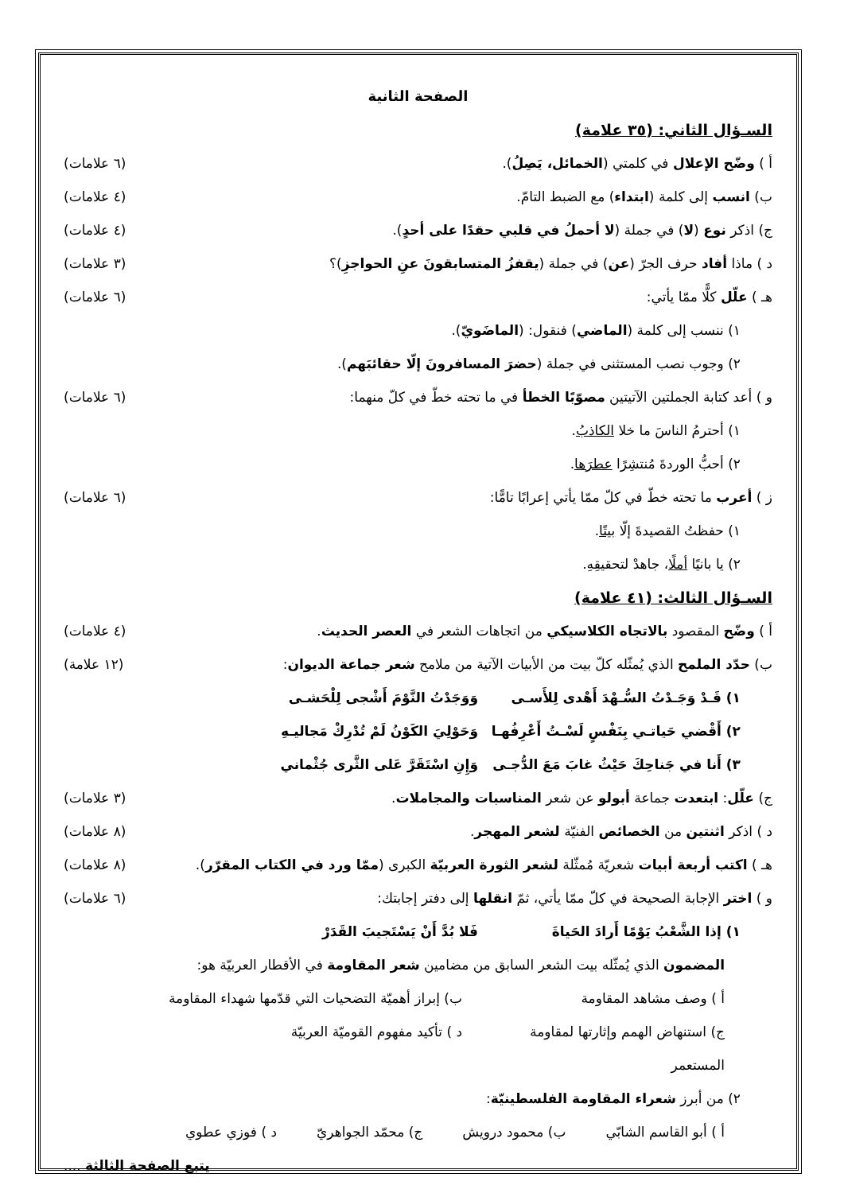الصفحة الثانية
السـؤال الثاني: (٣٥ علامة)
أ ) وضّح الإعلال في كلمتي (الخمائل، يَصِلُ). (٦ علامات)
ب) انسب إلى كلمة (ابتداء) مع الضبط التامّ. (٤ علامات)
ج) اذكر نوع (لا) في جملة (لا أحملُ في قلبي حقدًا على أحدٍ). (٤ علامات)
د ) ماذا أفاد حرف الجرّ (عن) في جملة (يقفزُ المتسابقونَ عنِ الحواجزِ)؟ (٣ علامات)
هـ ) علّل كلًّا ممّا يأتي: (٦ علامات)
١) ننسب إلى كلمة (الماضي) فنقول: (الماضَويّ).
٢) وجوب نصب المستثنى في جملة (حضرَ المسافرونَ إلّا حقائبَهم).
و ) أعد كتابة الجملتين الآتيتين مصوّبًا الخطأ في ما تحته خطّ في كلّ منهما: (٦ علامات)
١) أحترمُ الناسَ ما خلا الكاذبُ.
٢) أحبُّ الوردةَ مُنتشِرًا عطرَها.
ز ) أعرب ما تحته خطّ في كلّ ممّا يأتي إعرابًا تامًّا: (٦ علامات)
١) حفظتُ القصيدةَ إلّا بيتًا.
٢) يا بانيًا أملًا، جاهدْ لتحقيقِهِ.
السـؤال الثالث: (٤١ علامة)
أ ) وضّح المقصود بالاتجاه الكلاسيكي من اتجاهات الشعر في العصر الحديث. (٤ علامات)
ب) حدّد الملمح الذي يُمثّله كلّ بيت من الأبيات الآتية من ملامح شعر جماعة الديوان: (١٢ علامة)
١) قَـدْ وَجَـدْتُ السُّـهْدَ أَهْدى لِلأَسـى وَوَجَدْتُ النَّوْمَ أَشْجى لِلْحَشـى
٢) أَقْضي حَياتـي بِنَفْسٍ لَسْـتُ أَعْرِفُهـا وَحَوْلِيَ الكَوْنُ لَمْ تُدْرِكْ مَجاليـهِ
٣) أَنا في جَناحِكَ حَيْثُ غابَ مَعَ الدُّجـى وَإِنِ اسْتَقَرَّ عَلى الثَّرى جُثْماني
ج) علّل: ابتعدت جماعة أبولو عن شعر المناسبات والمجاملات. (٣ علامات)
د ) اذكر اثنتين من الخصائص الفنيّة لشعر المهجر. (٨ علامات)
هـ ) اكتب أربعة أبيات شعريّة مُمثّلة لشعر الثورة العربيّة الكبرى (ممّا ورد في الكتاب المقرّر). (٨ علامات)
و ) اختر الإجابة الصحيحة في كلّ ممّا يأتي، ثمّ انقلها إلى دفتر إجابتك: (٦ علامات)
١) إذا الشَّعْبُ يَوْمًا أَرادَ الحَياةَ فَلا بُدَّ أَنْ يَسْتَجيبَ القَدَرْ
المضمون الذي يُمثّله بيت الشعر السابق من مضامين شعر المقاومة في الأقطار العربيّة هو:
أ ) وصف مشاهد المقاومة ب) إبراز أهميّة التضحيات التي قدّمها شهداء المقاومة
ج) استنهاض الهمم وإثارتها لمقاومة المستعمر د ) تأكيد مفهوم القوميّة العربيّة
٢) من أبرز شعراء المقاومة الفلسطينيّة:
أ ) أبو القاسم الشابّي ب) محمود درويش ج) محمّد الجواهريّ د ) فوزي عطوي
يتبع الصفحة الثالثة ....